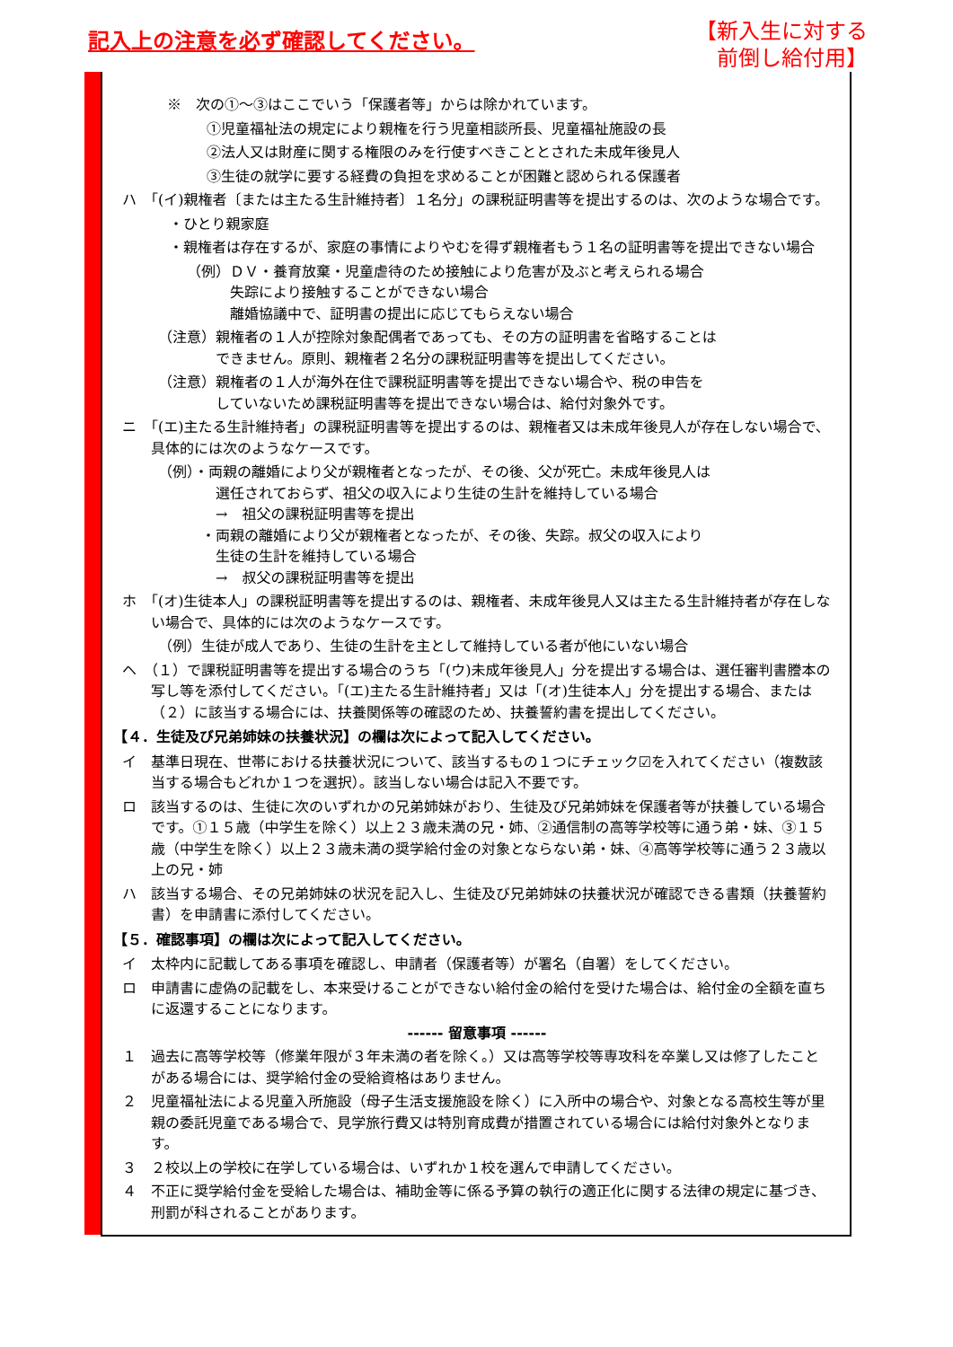記入上の注意を必ず確認してください。
【新入生に対する
前倒し給付用】
※　次の①～③はここでいう「保護者等」からは除かれています。
①児童福祉法の規定により親権を行う児童相談所長、児童福祉施設の長
②法人又は財産に関する権限のみを行使すべきこととされた未成年後見人
③生徒の就学に要する経費の負担を求めることが困難と認められる保護者
ハ　「(イ)親権者〔または主たる生計維持者〕１名分」の課税証明書等を提出するのは、次のような場合です。
・ひとり親家庭
・親権者は存在するが、家庭の事情によりやむを得ず親権者もう１名の証明書等を提出できない場合
（例）ＤＶ・養育放棄・児童虐待のため接触により危害が及ぶと考えられる場合
　　　失踪により接触することができない場合
　　　離婚協議中で、証明書の提出に応じてもらえない場合
（注意）親権者の１人が控除対象配偶者であっても、その方の証明書を省略することは
　　　　できません。原則、親権者２名分の課税証明書等を提出してください。
（注意）親権者の１人が海外在住で課税証明書等を提出できない場合や、税の申告を
　　　　していないため課税証明書等を提出できない場合は、給付対象外です。
ニ　「(エ)主たる生計維持者」の課税証明書等を提出するのは、親権者又は未成年後見人が存在しない場合で、具体的には次のようなケースです。
（例）・両親の離婚により父が親権者となったが、その後、父が死亡。未成年後見人は
　　　　選任されておらず、祖父の収入により生徒の生計を維持している場合
　　　　→　祖父の課税証明書等を提出
　　　・両親の離婚により父が親権者となったが、その後、失踪。叔父の収入により
　　　　生徒の生計を維持している場合
　　　　→　叔父の課税証明書等を提出
ホ　「(オ)生徒本人」の課税証明書等を提出するのは、親権者、未成年後見人又は主たる生計維持者が存在しない場合で、具体的には次のようなケースです。
（例）生徒が成人であり、生徒の生計を主として維持している者が他にいない場合
ヘ　（１）で課税証明書等を提出する場合のうち「(ウ)未成年後見人」分を提出する場合は、選任審判書謄本の写し等を添付してください。「(エ)主たる生計維持者」又は「(オ)生徒本人」分を提出する場合、または（２）に該当する場合には、扶養関係等の確認のため、扶養誓約書を提出してください。
【４．生徒及び兄弟姉妹の扶養状況】の欄は次によって記入してください。
イ　基準日現在、世帯における扶養状況について、該当するもの１つにチェック☑を入れてください（複数該当する場合もどれか１つを選択）。該当しない場合は記入不要です。
ロ　該当するのは、生徒に次のいずれかの兄弟姉妹がおり、生徒及び兄弟姉妹を保護者等が扶養している場合です。①１５歳（中学生を除く）以上２３歳未満の兄・姉、②通信制の高等学校等に通う弟・妹、③１５歳（中学生を除く）以上２３歳未満の奨学給付金の対象とならない弟・妹、④高等学校等に通う２３歳以上の兄・姉
ハ　該当する場合、その兄弟姉妹の状況を記入し、生徒及び兄弟姉妹の扶養状況が確認できる書類（扶養誓約書）を申請書に添付してください。
【５．確認事項】の欄は次によって記入してください。
イ　太枠内に記載してある事項を確認し、申請者（保護者等）が署名（自署）をしてください。
ロ　申請書に虚偽の記載をし、本来受けることができない給付金の給付を受けた場合は、給付金の全額を直ちに返還することになります。
------ 留意事項 ------
１　過去に高等学校等（修業年限が３年未満の者を除く。）又は高等学校等専攻科を卒業し又は修了したことがある場合には、奨学給付金の受給資格はありません。
２　児童福祉法による児童入所施設（母子生活支援施設を除く）に入所中の場合や、対象となる高校生等が里親の委託児童である場合で、見学旅行費又は特別育成費が措置されている場合には給付対象外となります。
３　２校以上の学校に在学している場合は、いずれか１校を選んで申請してください。
４　不正に奨学給付金を受給した場合は、補助金等に係る予算の執行の適正化に関する法律の規定に基づき、刑罰が科されることがあります。